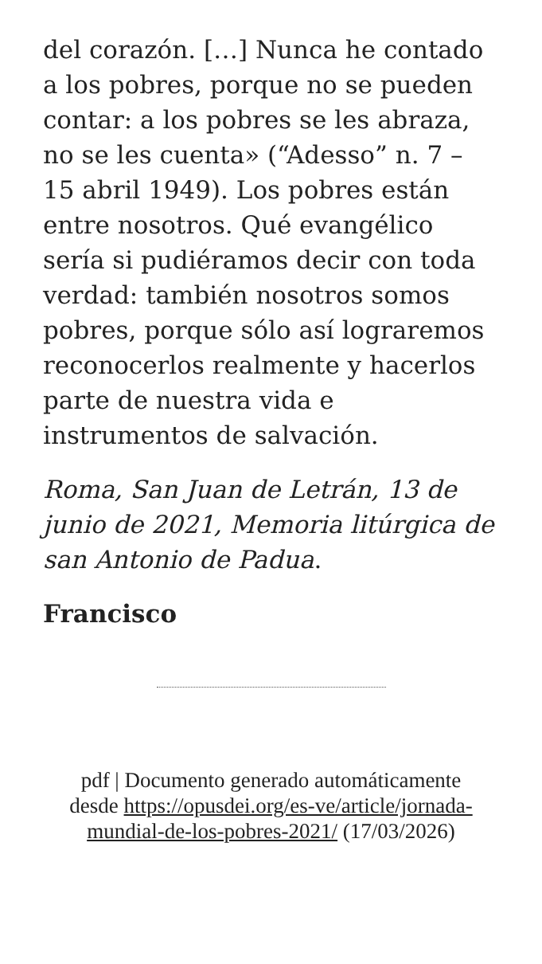del corazón. […] Nunca he contado a los pobres, porque no se pueden contar: a los pobres se les abraza, no se les cuenta» (“Adesso” n. 7 – 15 abril 1949). Los pobres están entre nosotros. Qué evangélico sería si pudiéramos decir con toda verdad: también nosotros somos pobres, porque sólo así lograremos reconocerlos realmente y hacerlos parte de nuestra vida e instrumentos de salvación.
Roma, San Juan de Letrán, 13 de junio de 2021, Memoria litúrgica de san Antonio de Padua.
Francisco
pdf | Documento generado automáticamente desde https://opusdei.org/es-ve/article/jornada-mundial-de-los-pobres-2021/ (17/03/2026)